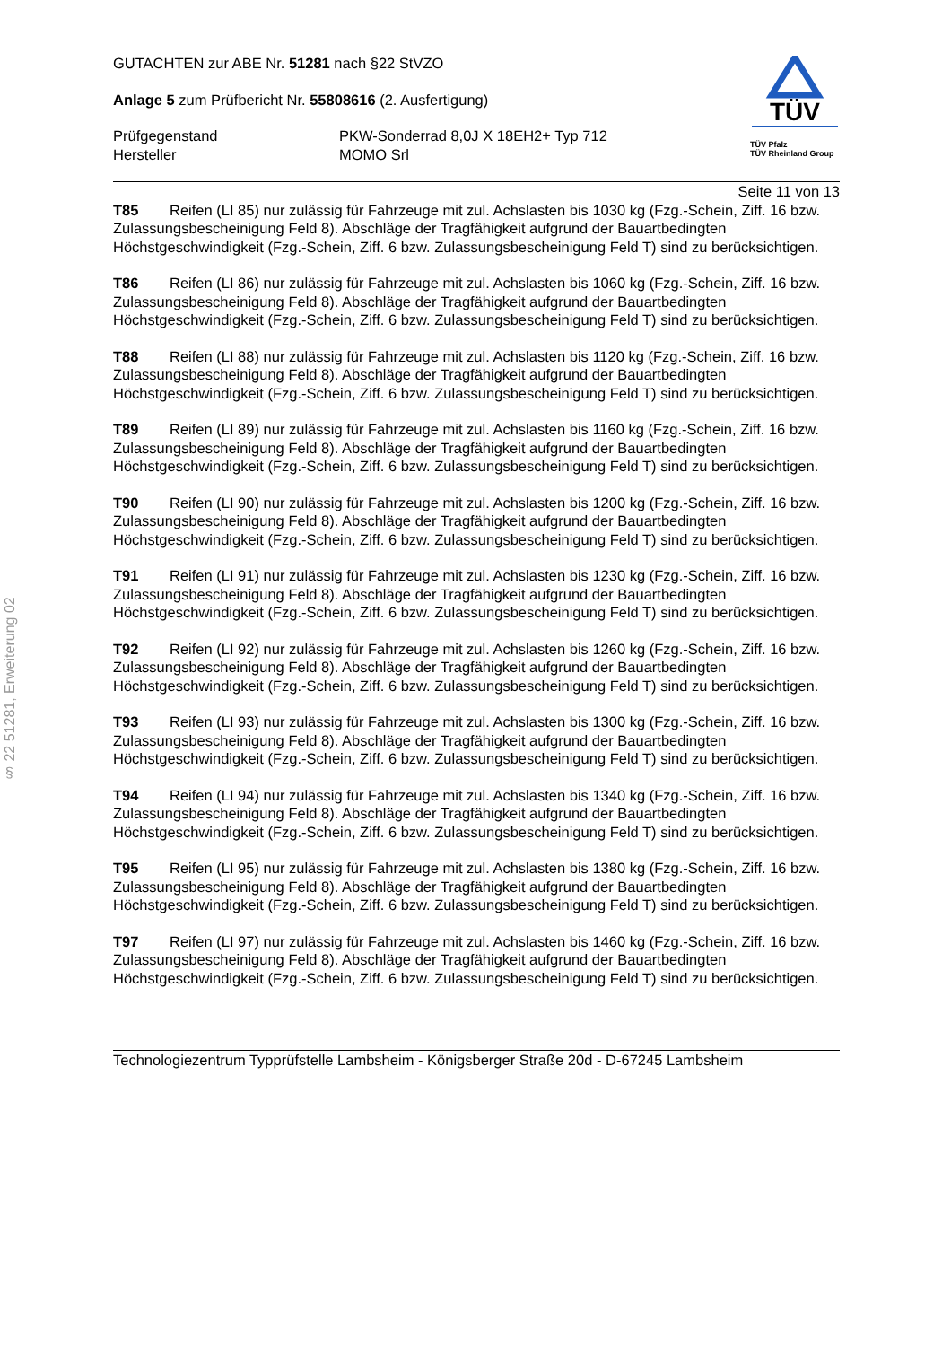§ 22 51281, Erweiterung 02
GUTACHTEN zur ABE Nr. 51281 nach §22 StVZO
Anlage 5 zum Prüfbericht Nr. 55808616 (2. Ausfertigung)
Prüfgegenstand
Hersteller
PKW-Sonderrad 8,0J X 18EH2+ Typ 712
MOMO Srl
TÜV
TÜV Pfalz
TÜV Rheinland Group
Seite 11 von 13
T85 Reifen (LI 85) nur zulässig für Fahrzeuge mit zul. Achslasten bis 1030 kg (Fzg.-Schein, Ziff. 16 bzw. Zulassungsbescheinigung Feld 8). Abschläge der Tragfähigkeit aufgrund der Bauartbedingten Höchstgeschwindigkeit (Fzg.-Schein, Ziff. 6 bzw. Zulassungsbescheinigung Feld T) sind zu berücksichtigen.
T86 Reifen (LI 86) nur zulässig für Fahrzeuge mit zul. Achslasten bis 1060 kg (Fzg.-Schein, Ziff. 16 bzw. Zulassungsbescheinigung Feld 8). Abschläge der Tragfähigkeit aufgrund der Bauartbedingten Höchstgeschwindigkeit (Fzg.-Schein, Ziff. 6 bzw. Zulassungsbescheinigung Feld T) sind zu berücksichtigen.
T88 Reifen (LI 88) nur zulässig für Fahrzeuge mit zul. Achslasten bis 1120 kg (Fzg.-Schein, Ziff. 16 bzw. Zulassungsbescheinigung Feld 8). Abschläge der Tragfähigkeit aufgrund der Bauartbedingten Höchstgeschwindigkeit (Fzg.-Schein, Ziff. 6 bzw. Zulassungsbescheinigung Feld T) sind zu berücksichtigen.
T89 Reifen (LI 89) nur zulässig für Fahrzeuge mit zul. Achslasten bis 1160 kg (Fzg.-Schein, Ziff. 16 bzw. Zulassungsbescheinigung Feld 8). Abschläge der Tragfähigkeit aufgrund der Bauartbedingten Höchstgeschwindigkeit (Fzg.-Schein, Ziff. 6 bzw. Zulassungsbescheinigung Feld T) sind zu berücksichtigen.
T90 Reifen (LI 90) nur zulässig für Fahrzeuge mit zul. Achslasten bis 1200 kg (Fzg.-Schein, Ziff. 16 bzw. Zulassungsbescheinigung Feld 8). Abschläge der Tragfähigkeit aufgrund der Bauartbedingten Höchstgeschwindigkeit (Fzg.-Schein, Ziff. 6 bzw. Zulassungsbescheinigung Feld T) sind zu berücksichtigen.
T91 Reifen (LI 91) nur zulässig für Fahrzeuge mit zul. Achslasten bis 1230 kg (Fzg.-Schein, Ziff. 16 bzw. Zulassungsbescheinigung Feld 8). Abschläge der Tragfähigkeit aufgrund der Bauartbedingten Höchstgeschwindigkeit (Fzg.-Schein, Ziff. 6 bzw. Zulassungsbescheinigung Feld T) sind zu berücksichtigen.
T92 Reifen (LI 92) nur zulässig für Fahrzeuge mit zul. Achslasten bis 1260 kg (Fzg.-Schein, Ziff. 16 bzw. Zulassungsbescheinigung Feld 8). Abschläge der Tragfähigkeit aufgrund der Bauartbedingten Höchstgeschwindigkeit (Fzg.-Schein, Ziff. 6 bzw. Zulassungsbescheinigung Feld T) sind zu berücksichtigen.
T93 Reifen (LI 93) nur zulässig für Fahrzeuge mit zul. Achslasten bis 1300 kg (Fzg.-Schein, Ziff. 16 bzw. Zulassungsbescheinigung Feld 8). Abschläge der Tragfähigkeit aufgrund der Bauartbedingten Höchstgeschwindigkeit (Fzg.-Schein, Ziff. 6 bzw. Zulassungsbescheinigung Feld T) sind zu berücksichtigen.
T94 Reifen (LI 94) nur zulässig für Fahrzeuge mit zul. Achslasten bis 1340 kg (Fzg.-Schein, Ziff. 16 bzw. Zulassungsbescheinigung Feld 8). Abschläge der Tragfähigkeit aufgrund der Bauartbedingten Höchstgeschwindigkeit (Fzg.-Schein, Ziff. 6 bzw. Zulassungsbescheinigung Feld T) sind zu berücksichtigen.
T95 Reifen (LI 95) nur zulässig für Fahrzeuge mit zul. Achslasten bis 1380 kg (Fzg.-Schein, Ziff. 16 bzw. Zulassungsbescheinigung Feld 8). Abschläge der Tragfähigkeit aufgrund der Bauartbedingten Höchstgeschwindigkeit (Fzg.-Schein, Ziff. 6 bzw. Zulassungsbescheinigung Feld T) sind zu berücksichtigen.
T97 Reifen (LI 97) nur zulässig für Fahrzeuge mit zul. Achslasten bis 1460 kg (Fzg.-Schein, Ziff. 16 bzw. Zulassungsbescheinigung Feld 8). Abschläge der Tragfähigkeit aufgrund der Bauartbedingten Höchstgeschwindigkeit (Fzg.-Schein, Ziff. 6 bzw. Zulassungsbescheinigung Feld T) sind zu berücksichtigen.
Technologiezentrum Typprüfstelle Lambsheim - Königsberger Straße 20d - D-67245 Lambsheim